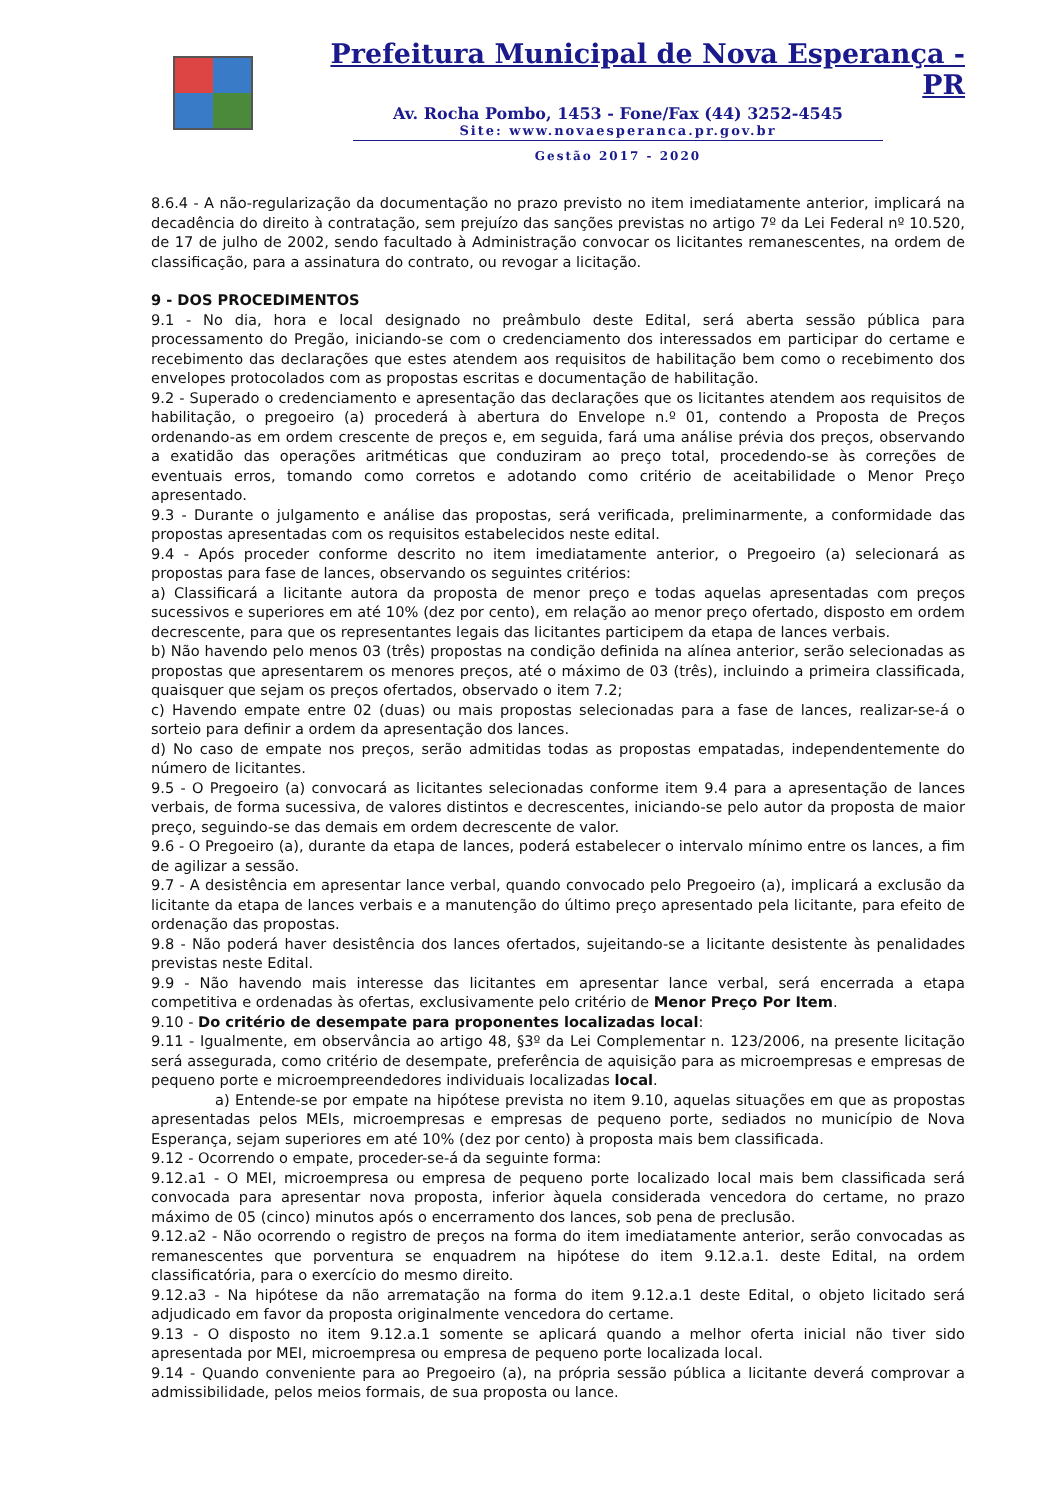Prefeitura Municipal de Nova Esperança - PR
Av. Rocha Pombo, 1453 - Fone/Fax (44) 3252-4545
Site: www.novaesperanca.pr.gov.br
Gestão 2017 - 2020
8.6.4 - A não-regularização da documentação no prazo previsto no item imediatamente anterior, implicará na decadência do direito à contratação, sem prejuízo das sanções previstas no artigo 7º da Lei Federal nº 10.520, de 17 de julho de 2002, sendo facultado à Administração convocar os licitantes remanescentes, na ordem de classificação, para a assinatura do contrato, ou revogar a licitação.
9 - DOS PROCEDIMENTOS
9.1 - No dia, hora e local designado no preâmbulo deste Edital, será aberta sessão pública para processamento do Pregão, iniciando-se com o credenciamento dos interessados em participar do certame e recebimento das declarações que estes atendem aos requisitos de habilitação bem como o recebimento dos envelopes protocolados com as propostas escritas e documentação de habilitação.
9.2 - Superado o credenciamento e apresentação das declarações que os licitantes atendem aos requisitos de habilitação, o pregoeiro (a) procederá à abertura do Envelope n.º 01, contendo a Proposta de Preços ordenando-as em ordem crescente de preços e, em seguida, fará uma análise prévia dos preços, observando a exatidão das operações aritméticas que conduziram ao preço total, procedendo-se às correções de eventuais erros, tomando como corretos e adotando como critério de aceitabilidade o Menor Preço apresentado.
9.3 - Durante o julgamento e análise das propostas, será verificada, preliminarmente, a conformidade das propostas apresentadas com os requisitos estabelecidos neste edital.
9.4 - Após proceder conforme descrito no item imediatamente anterior, o Pregoeiro (a) selecionará as propostas para fase de lances, observando os seguintes critérios:
a) Classificará a licitante autora da proposta de menor preço e todas aquelas apresentadas com preços sucessivos e superiores em até 10% (dez por cento), em relação ao menor preço ofertado, disposto em ordem decrescente, para que os representantes legais das licitantes participem da etapa de lances verbais.
b) Não havendo pelo menos 03 (três) propostas na condição definida na alínea anterior, serão selecionadas as propostas que apresentarem os menores preços, até o máximo de 03 (três), incluindo a primeira classificada, quaisquer que sejam os preços ofertados, observado o item 7.2;
c) Havendo empate entre 02 (duas) ou mais propostas selecionadas para a fase de lances, realizar-se-á o sorteio para definir a ordem da apresentação dos lances.
d) No caso de empate nos preços, serão admitidas todas as propostas empatadas, independentemente do número de licitantes.
9.5 - O Pregoeiro (a) convocará as licitantes selecionadas conforme item 9.4 para a apresentação de lances verbais, de forma sucessiva, de valores distintos e decrescentes, iniciando-se pelo autor da proposta de maior preço, seguindo-se das demais em ordem decrescente de valor.
9.6 - O Pregoeiro (a), durante da etapa de lances, poderá estabelecer o intervalo mínimo entre os lances, a fim de agilizar a sessão.
9.7 - A desistência em apresentar lance verbal, quando convocado pelo Pregoeiro (a), implicará a exclusão da licitante da etapa de lances verbais e a manutenção do último preço apresentado pela licitante, para efeito de ordenação das propostas.
9.8 - Não poderá haver desistência dos lances ofertados, sujeitando-se a licitante desistente às penalidades previstas neste Edital.
9.9 - Não havendo mais interesse das licitantes em apresentar lance verbal, será encerrada a etapa competitiva e ordenadas às ofertas, exclusivamente pelo critério de Menor Preço Por Item.
9.10 - Do critério de desempate para proponentes localizadas local:
9.11 - Igualmente, em observância ao artigo 48, §3º da Lei Complementar n. 123/2006, na presente licitação será assegurada, como critério de desempate, preferência de aquisição para as microempresas e empresas de pequeno porte e microempreendedores individuais localizadas local.
a) Entende-se por empate na hipótese prevista no item 9.10, aquelas situações em que as propostas apresentadas pelos MEIs, microempresas e empresas de pequeno porte, sediados no município de Nova Esperança, sejam superiores em até 10% (dez por cento) à proposta mais bem classificada.
9.12 - Ocorrendo o empate, proceder-se-á da seguinte forma:
9.12.a1 - O MEI, microempresa ou empresa de pequeno porte localizado local mais bem classificada será convocada para apresentar nova proposta, inferior àquela considerada vencedora do certame, no prazo máximo de 05 (cinco) minutos após o encerramento dos lances, sob pena de preclusão.
9.12.a2 - Não ocorrendo o registro de preços na forma do item imediatamente anterior, serão convocadas as remanescentes que porventura se enquadrem na hipótese do item 9.12.a.1. deste Edital, na ordem classificatória, para o exercício do mesmo direito.
9.12.a3 - Na hipótese da não arrematação na forma do item 9.12.a.1 deste Edital, o objeto licitado será adjudicado em favor da proposta originalmente vencedora do certame.
9.13 - O disposto no item 9.12.a.1 somente se aplicará quando a melhor oferta inicial não tiver sido apresentada por MEI, microempresa ou empresa de pequeno porte localizada local.
9.14 - Quando conveniente para ao Pregoeiro (a), na própria sessão pública a licitante deverá comprovar a admissibilidade, pelos meios formais, de sua proposta ou lance.